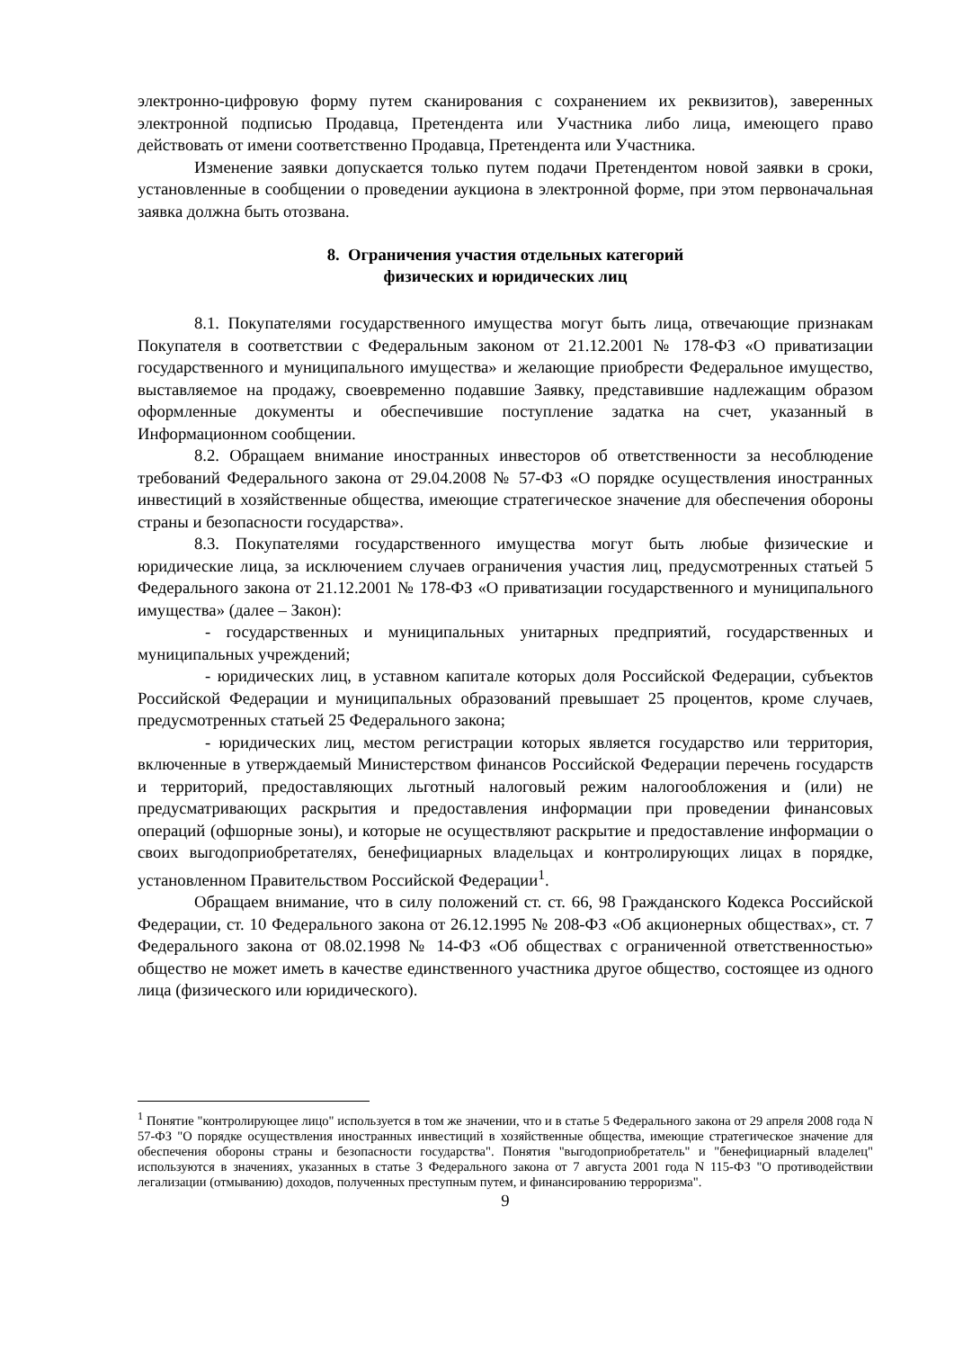электронно-цифровую форму путем сканирования с сохранением их реквизитов), заверенных электронной подписью Продавца, Претендента или Участника либо лица, имеющего право действовать от имени соответственно Продавца, Претендента или Участника.
Изменение заявки допускается только путем подачи Претендентом новой заявки в сроки, установленные в сообщении о проведении аукциона в электронной форме, при этом первоначальная заявка должна быть отозвана.
8. Ограничения участия отдельных категорий
физических и юридических лиц
8.1. Покупателями государственного имущества могут быть лица, отвечающие признакам Покупателя в соответствии с Федеральным законом от 21.12.2001 № 178-ФЗ «О приватизации государственного и муниципального имущества» и желающие приобрести Федеральное имущество, выставляемое на продажу, своевременно подавшие Заявку, представившие надлежащим образом оформленные документы и обеспечившие поступление задатка на счет, указанный в Информационном сообщении.
8.2. Обращаем внимание иностранных инвесторов об ответственности за несоблюдение требований Федерального закона от 29.04.2008 № 57-ФЗ «О порядке осуществления иностранных инвестиций в хозяйственные общества, имеющие стратегическое значение для обеспечения обороны страны и безопасности государства».
8.3. Покупателями государственного имущества могут быть любые физические и юридические лица, за исключением случаев ограничения участия лиц, предусмотренных статьей 5 Федерального закона от 21.12.2001 № 178-ФЗ «О приватизации государственного и муниципального имущества» (далее – Закон):
- государственных и муниципальных унитарных предприятий, государственных и муниципальных учреждений;
- юридических лиц, в уставном капитале которых доля Российской Федерации, субъектов Российской Федерации и муниципальных образований превышает 25 процентов, кроме случаев, предусмотренных статьей 25 Федерального закона;
- юридических лиц, местом регистрации которых является государство или территория, включенные в утверждаемый Министерством финансов Российской Федерации перечень государств и территорий, предоставляющих льготный налоговый режим налогообложения и (или) не предусматривающих раскрытия и предоставления информации при проведении финансовых операций (офшорные зоны), и которые не осуществляют раскрытие и предоставление информации о своих выгодоприобретателях, бенефициарных владельцах и контролирующих лицах в порядке, установленном Правительством Российской Федерации<sup>1</sup>.
Обращаем внимание, что в силу положений ст. ст. 66, 98 Гражданского Кодекса Российской Федерации, ст. 10 Федерального закона от 26.12.1995 № 208-ФЗ «Об акционерных обществах», ст. 7 Федерального закона от 08.02.1998 № 14-ФЗ «Об обществах с ограниченной ответственностью» общество не может иметь в качестве единственного участника другое общество, состоящее из одного лица (физического или юридического).
<sup>1</sup> Понятие "контролирующее лицо" используется в том же значении, что и в статье 5 Федерального закона от 29 апреля 2008 года N 57-ФЗ "О порядке осуществления иностранных инвестиций в хозяйственные общества, имеющие стратегическое значение для обеспечения обороны страны и безопасности государства". Понятия "выгодоприобретатель" и "бенефициарный владелец" используются в значениях, указанных в статье 3 Федерального закона от 7 августа 2001 года N 115-ФЗ "О противодействии легализации (отмыванию) доходов, полученных преступным путем, и финансированию терроризма".
9